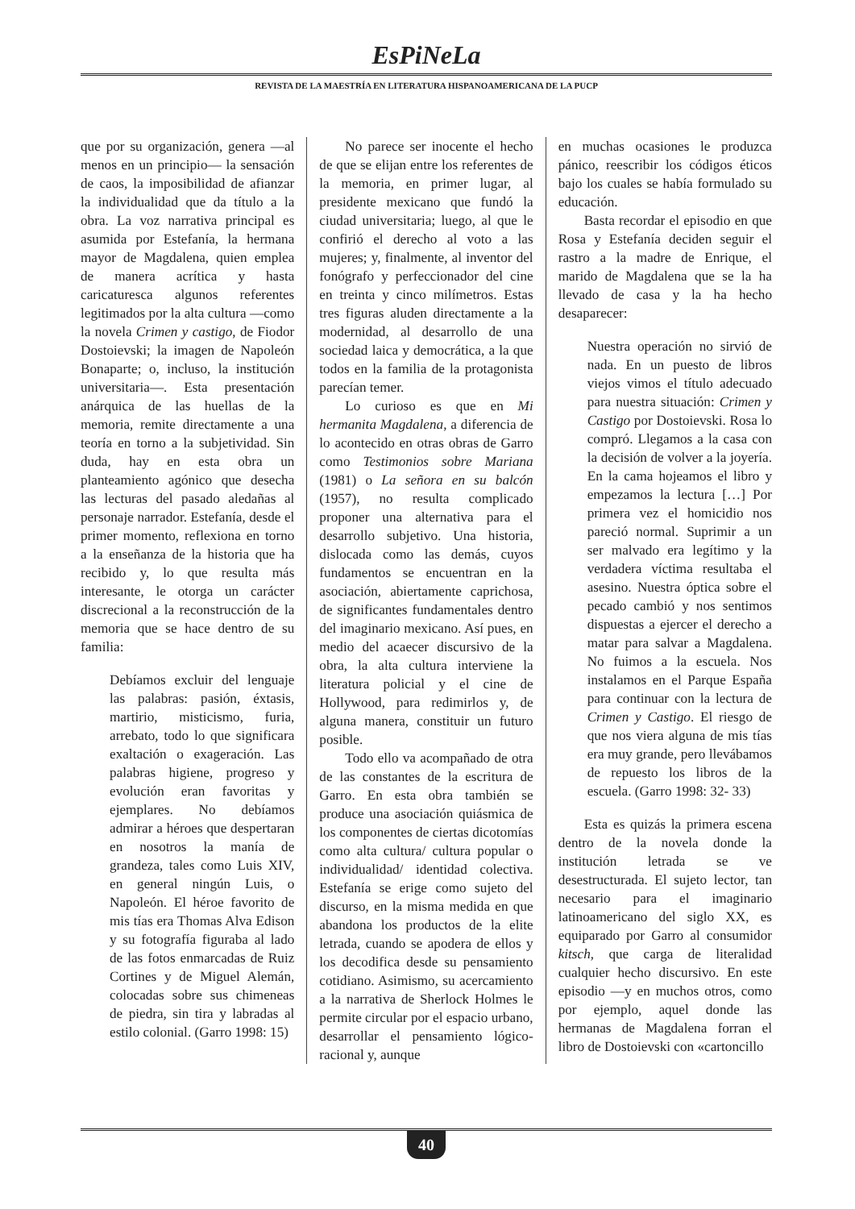EsPiNeLa
REVISTA DE LA MAESTRÍA EN LITERATURA HISPANOAMERICANA DE LA PUCP
que por su organización, genera —al menos en un principio— la sensación de caos, la imposibilidad de afianzar la individualidad que da título a la obra. La voz narrativa principal es asumida por Estefanía, la hermana mayor de Magdalena, quien emplea de manera acrítica y hasta caricaturesca algunos referentes legitimados por la alta cultura —como la novela Crimen y castigo, de Fiodor Dostoievski; la imagen de Napoleón Bonaparte; o, incluso, la institución universitaria—. Esta presentación anárquica de las huellas de la memoria, remite directamente a una teoría en torno a la subjetividad. Sin duda, hay en esta obra un planteamiento agónico que desecha las lecturas del pasado aledañas al personaje narrador. Estefanía, desde el primer momento, reflexiona en torno a la enseñanza de la historia que ha recibido y, lo que resulta más interesante, le otorga un carácter discrecional a la reconstrucción de la memoria que se hace dentro de su familia:
Debíamos excluir del lenguaje las palabras: pasión, éxtasis, martirio, misticismo, furia, arrebato, todo lo que significara exaltación o exageración. Las palabras higiene, progreso y evolución eran favoritas y ejemplares. No debíamos admirar a héroes que despertaran en nosotros la manía de grandeza, tales como Luis XIV, en general ningún Luis, o Napoleón. El héroe favorito de mis tías era Thomas Alva Edison y su fotografía figuraba al lado de las fotos enmarcadas de Ruiz Cortines y de Miguel Alemán, colocadas sobre sus chimeneas de piedra, sin tira y labradas al estilo colonial. (Garro 1998: 15)
No parece ser inocente el hecho de que se elijan entre los referentes de la memoria, en primer lugar, al presidente mexicano que fundó la ciudad universitaria; luego, al que le confirió el derecho al voto a las mujeres; y, finalmente, al inventor del fonógrafo y perfeccionador del cine en treinta y cinco milímetros. Estas tres figuras aluden directamente a la modernidad, al desarrollo de una sociedad laica y democrática, a la que todos en la familia de la protagonista parecían temer.
Lo curioso es que en Mi hermanita Magdalena, a diferencia de lo acontecido en otras obras de Garro como Testimonios sobre Mariana (1981) o La señora en su balcón (1957), no resulta complicado proponer una alternativa para el desarrollo subjetivo. Una historia, dislocada como las demás, cuyos fundamentos se encuentran en la asociación, abiertamente caprichosa, de significantes fundamentales dentro del imaginario mexicano. Así pues, en medio del acaecer discursivo de la obra, la alta cultura interviene la literatura policial y el cine de Hollywood, para redimirlos y, de alguna manera, constituir un futuro posible.
Todo ello va acompañado de otra de las constantes de la escritura de Garro. En esta obra también se produce una asociación quiásmica de los componentes de ciertas dicotomías como alta cultura/ cultura popular o individualidad/ identidad colectiva. Estefanía se erige como sujeto del discurso, en la misma medida en que abandona los productos de la elite letrada, cuando se apodera de ellos y los decodifica desde su pensamiento cotidiano. Asimismo, su acercamiento a la narrativa de Sherlock Holmes le permite circular por el espacio urbano, desarrollar el pensamiento lógico-racional y, aunque
en muchas ocasiones le produzca pánico, reescribir los códigos éticos bajo los cuales se había formulado su educación.
Basta recordar el episodio en que Rosa y Estefanía deciden seguir el rastro a la madre de Enrique, el marido de Magdalena que se la ha llevado de casa y la ha hecho desaparecer:
Nuestra operación no sirvió de nada. En un puesto de libros viejos vimos el título adecuado para nuestra situación: Crimen y Castigo por Dostoievski. Rosa lo compró. Llegamos a la casa con la decisión de volver a la joyería. En la cama hojeamos el libro y empezamos la lectura […] Por primera vez el homicidio nos pareció normal. Suprimir a un ser malvado era legítimo y la verdadera víctima resultaba el asesino. Nuestra óptica sobre el pecado cambió y nos sentimos dispuestas a ejercer el derecho a matar para salvar a Magdalena. No fuimos a la escuela. Nos instalamos en el Parque España para continuar con la lectura de Crimen y Castigo. El riesgo de que nos viera alguna de mis tías era muy grande, pero llevábamos de repuesto los libros de la escuela. (Garro 1998: 32- 33)
Esta es quizás la primera escena dentro de la novela donde la institución letrada se ve desestructurada. El sujeto lector, tan necesario para el imaginario latinoamericano del siglo XX, es equiparado por Garro al consumidor kitsch, que carga de literalidad cualquier hecho discursivo. En este episodio —y en muchos otros, como por ejemplo, aquel donde las hermanas de Magdalena forran el libro de Dostoievski con «cartoncillo
40